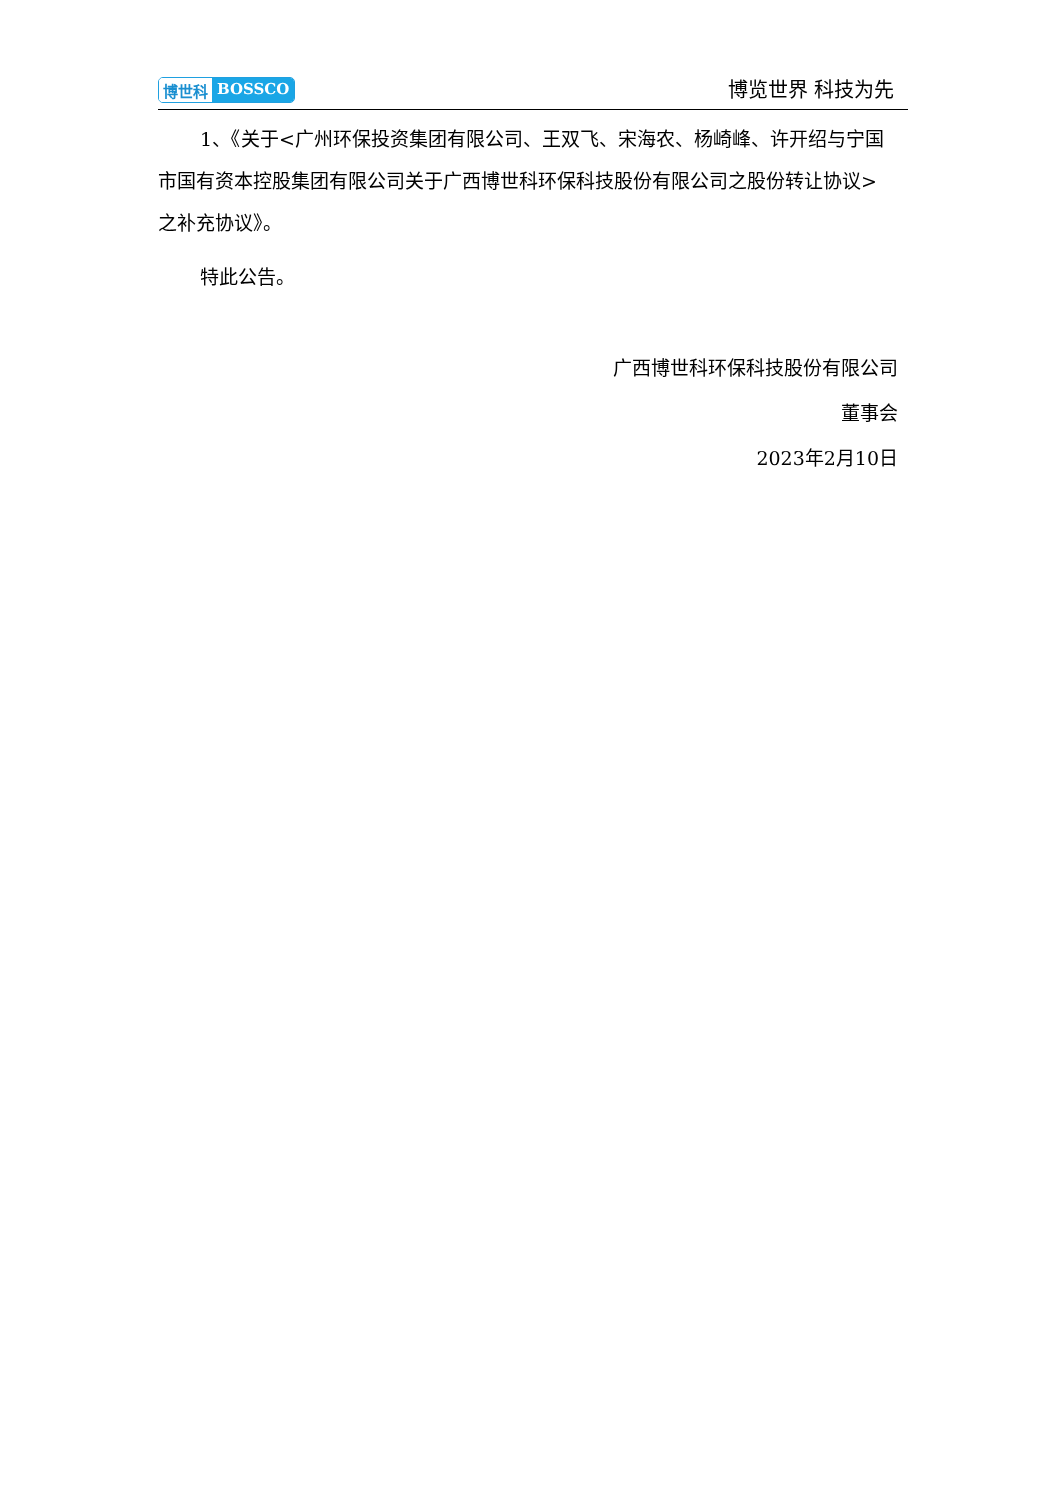博世科 BOSSCO
博览世界 科技为先
1、《关于<广州环保投资集团有限公司、王双飞、宋海农、杨崎峰、许开绍与宁国市国有资本控股集团有限公司关于广西博世科环保科技股份有限公司之股份转让协议>之补充协议》。
特此公告。
广西博世科环保科技股份有限公司
董事会
2023年2月10日